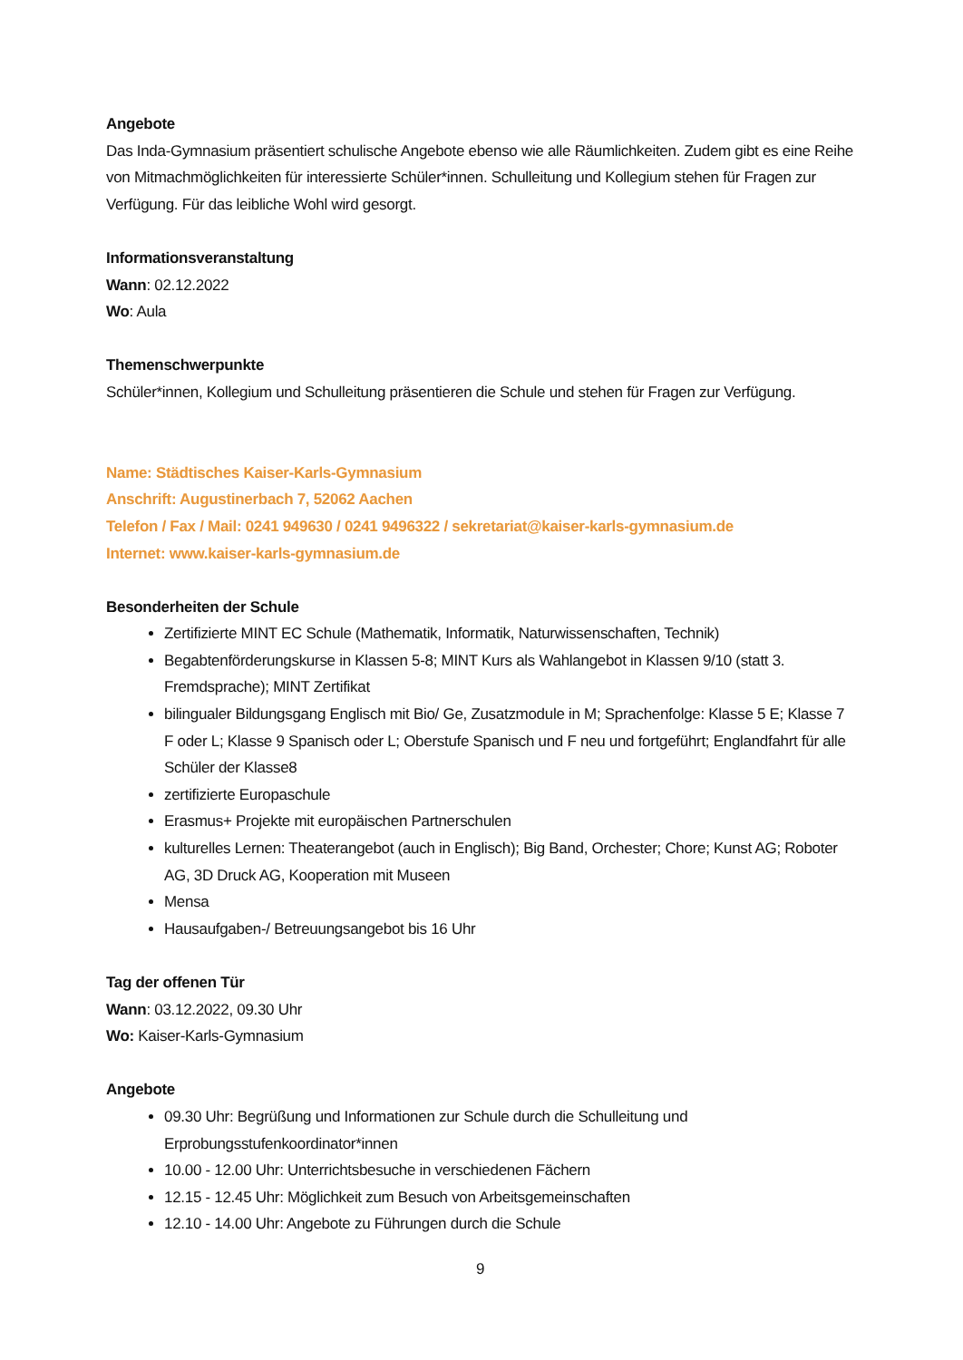Angebote
Das Inda-Gymnasium präsentiert schulische Angebote ebenso wie alle Räumlichkeiten. Zudem gibt es eine Reihe von Mitmachmöglichkeiten für interessierte Schüler*innen. Schulleitung und Kollegium stehen für Fragen zur Verfügung. Für das leibliche Wohl wird gesorgt.
Informationsveranstaltung
Wann: 02.12.2022
Wo: Aula
Themenschwerpunkte
Schüler*innen, Kollegium und Schulleitung präsentieren die Schule und stehen für Fragen zur Verfügung.
Name: Städtisches Kaiser-Karls-Gymnasium
Anschrift: Augustinerbach 7, 52062 Aachen
Telefon / Fax / Mail: 0241 949630 / 0241 9496322 / sekretariat@kaiser-karls-gymnasium.de
Internet: www.kaiser-karls-gymnasium.de
Besonderheiten der Schule
Zertifizierte MINT EC Schule (Mathematik, Informatik, Naturwissenschaften, Technik)
Begabtenförderungskurse in Klassen 5-8; MINT Kurs als Wahlangebot in Klassen 9/10 (statt 3. Fremdsprache); MINT Zertifikat
bilingualer Bildungsgang Englisch mit Bio/ Ge, Zusatzmodule in M; Sprachenfolge: Klasse 5 E; Klasse 7 F oder L; Klasse 9 Spanisch oder L; Oberstufe Spanisch und F neu und fortgeführt; Englandfahrt für alle Schüler der Klasse8
zertifizierte Europaschule
Erasmus+ Projekte mit europäischen Partnerschulen
kulturelles Lernen: Theaterangebot (auch in Englisch); Big Band, Orchester; Chore; Kunst AG; Roboter AG, 3D Druck AG, Kooperation mit Museen
Mensa
Hausaufgaben-/ Betreuungsangebot bis 16 Uhr
Tag der offenen Tür
Wann: 03.12.2022, 09.30 Uhr
Wo: Kaiser-Karls-Gymnasium
Angebote
09.30 Uhr: Begrüßung und Informationen zur Schule durch die Schulleitung und Erprobungsstufenkoordinator*innen
10.00 - 12.00 Uhr: Unterrichtsbesuche in verschiedenen Fächern
12.15 - 12.45 Uhr: Möglichkeit zum Besuch von Arbeitsgemeinschaften
12.10 - 14.00 Uhr: Angebote zu Führungen durch die Schule
9